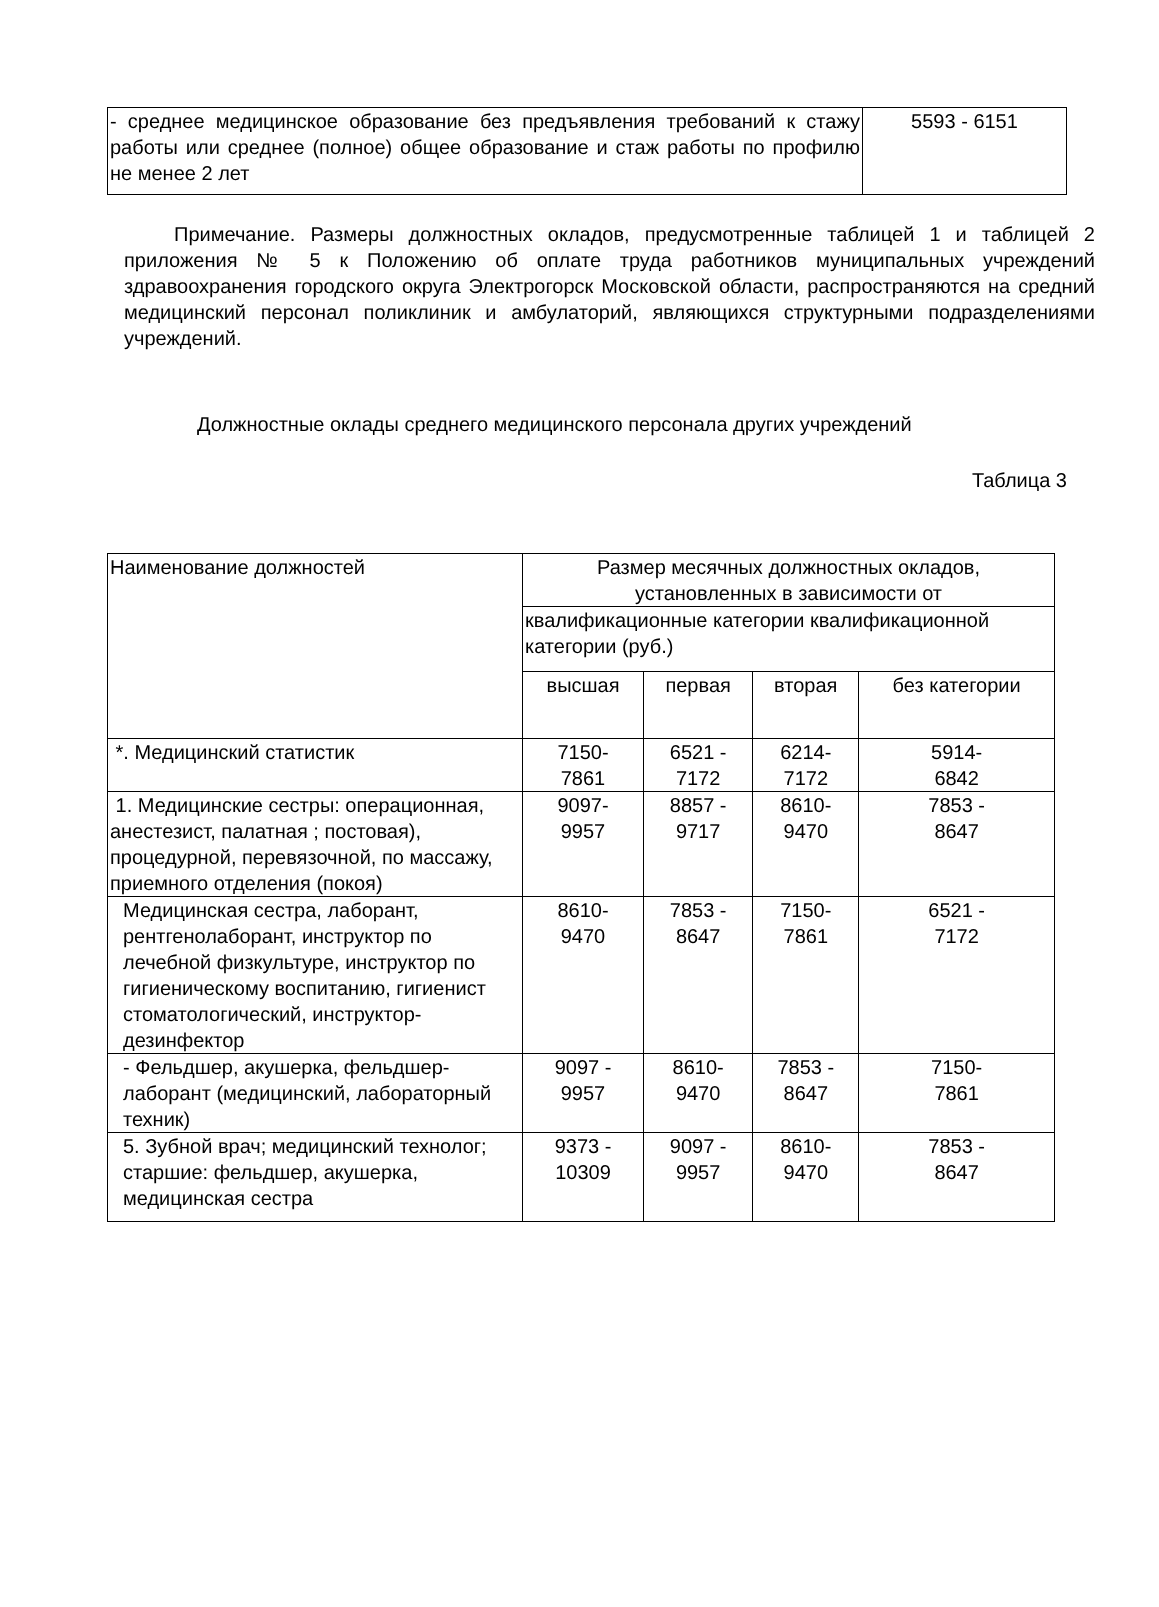| - среднее медицинское образование без предъявления требований к стажу работы или среднее (полное) общее образование и стаж работы по профилю не менее 2 лет | 5593 - 6151 |
Примечание. Размеры должностных окладов, предусмотренные таблицей 1 и таблицей 2 приложения № 5 к Положению об оплате труда работников муниципальных учреждений здравоохранения городского округа Электрогорск Московской области, распространяются на средний медицинский персонал поликлиник и амбулаторий, являющихся структурными подразделениями учреждений.
Должностные оклады среднего медицинского персонала других учреждений
Таблица 3
| Наименование должностей | Размер месячных должностных окладов, установленных в зависимости от | | | |
| | квалификационные категории квалификационной категории (руб.) | | | |
| | высшая | первая | вторая | без категории |
| *. Медицинский статистик | 7150- 7861 | 6521 - 7172 | 6214- 7172 | 5914- 6842 |
| 1. Медицинские сестры: операционная, анестезист, палатная ; постовая), процедурной, перевязочной, по массажу, приемного отделения (покоя) | 9097- 9957 | 8857 - 9717 | 8610- 9470 | 7853 - 8647 |
| Медицинская сестра, лаборант, рентгенолаборант, инструктор по лечебной физкультуре, инструктор по гигиеническому воспитанию, гигиенист стоматологический, инструктор-дезинфектор | 8610- 9470 | 7853 - 8647 | 7150- 7861 | 6521 - 7172 |
| - Фельдшер, акушерка, фельдшер-лаборант (медицинский, лабораторный техник) | 9097 - 9957 | 8610- 9470 | 7853 - 8647 | 7150- 7861 |
| 5. Зубной врач; медицинский технолог; старшие: фельдшер, акушерка, медицинская сестра | 9373 - 10309 | 9097 - 9957 | 8610- 9470 | 7853 - 8647 |